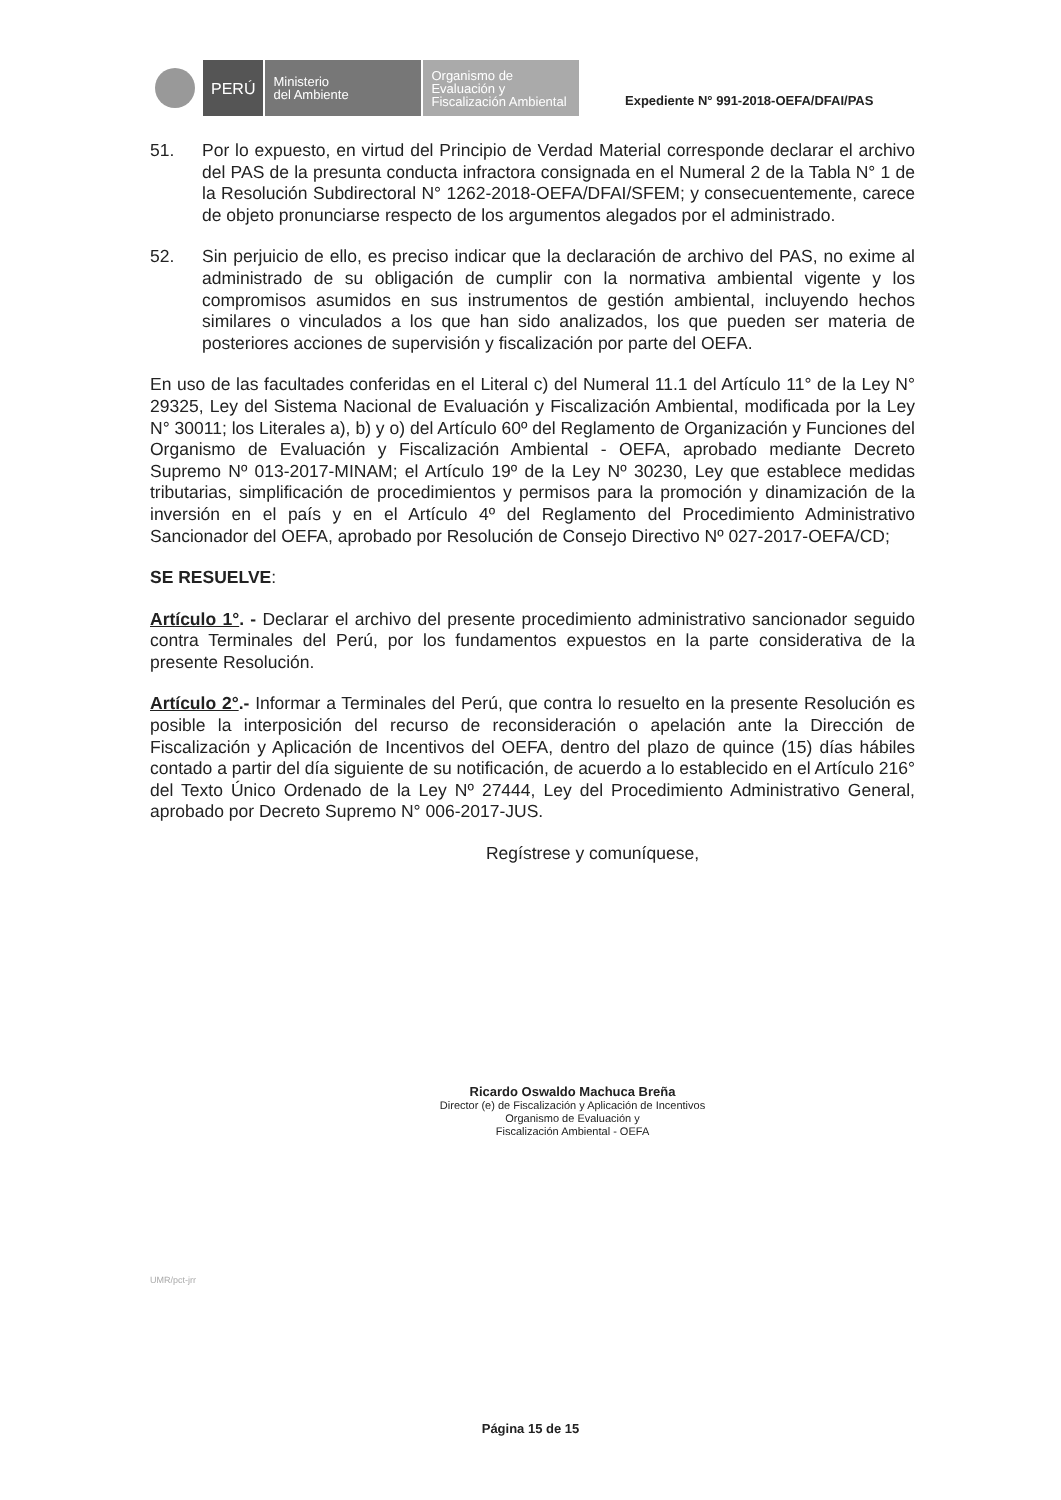PERÚ
Ministerio
del Ambiente
Organismo de
Evaluación y
Fiscalización Ambiental
Expediente N° 991-2018-OEFA/DFAI/PAS
51. Por lo expuesto, en virtud del Principio de Verdad Material corresponde declarar el archivo del PAS de la presunta conducta infractora consignada en el Numeral 2 de la Tabla N° 1 de la Resolución Subdirectoral N° 1262-2018-OEFA/DFAI/SFEM; y consecuentemente, carece de objeto pronunciarse respecto de los argumentos alegados por el administrado.
52. Sin perjuicio de ello, es preciso indicar que la declaración de archivo del PAS, no exime al administrado de su obligación de cumplir con la normativa ambiental vigente y los compromisos asumidos en sus instrumentos de gestión ambiental, incluyendo hechos similares o vinculados a los que han sido analizados, los que pueden ser materia de posteriores acciones de supervisión y fiscalización por parte del OEFA.
En uso de las facultades conferidas en el Literal c) del Numeral 11.1 del Artículo 11° de la Ley N° 29325, Ley del Sistema Nacional de Evaluación y Fiscalización Ambiental, modificada por la Ley N° 30011; los Literales a), b) y o) del Artículo 60º del Reglamento de Organización y Funciones del Organismo de Evaluación y Fiscalización Ambiental - OEFA, aprobado mediante Decreto Supremo Nº 013-2017-MINAM; el Artículo 19º de la Ley Nº 30230, Ley que establece medidas tributarias, simplificación de procedimientos y permisos para la promoción y dinamización de la inversión en el país y en el Artículo 4º del Reglamento del Procedimiento Administrativo Sancionador del OEFA, aprobado por Resolución de Consejo Directivo Nº 027-2017-OEFA/CD;
SE RESUELVE:
Artículo 1°. - Declarar el archivo del presente procedimiento administrativo sancionador seguido contra Terminales del Perú, por los fundamentos expuestos en la parte considerativa de la presente Resolución.
Artículo 2°.- Informar a Terminales del Perú, que contra lo resuelto en la presente Resolución es posible la interposición del recurso de reconsideración o apelación ante la Dirección de Fiscalización y Aplicación de Incentivos del OEFA, dentro del plazo de quince (15) días hábiles contado a partir del día siguiente de su notificación, de acuerdo a lo establecido en el Artículo 216° del Texto Único Ordenado de la Ley Nº 27444, Ley del Procedimiento Administrativo General, aprobado por Decreto Supremo N° 006-2017-JUS.
Regístrese y comuníquese,
Ricardo Oswaldo Machuca Breña
Director (e) de Fiscalización y Aplicación de Incentivos
Organismo de Evaluación y
Fiscalización Ambiental - OEFA
UMR/pct-jrr
Página 15 de 15